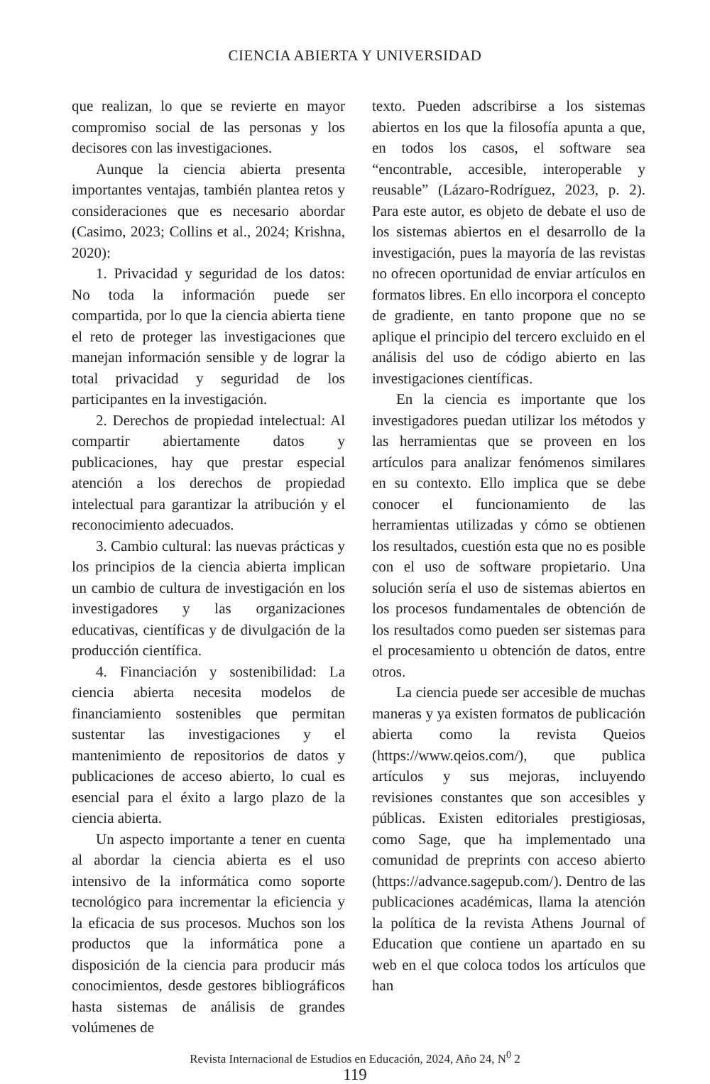CIENCIA ABIERTA Y UNIVERSIDAD
que realizan, lo que se revierte en mayor compromiso social de las personas y los decisores con las investigaciones.
Aunque la ciencia abierta presenta importantes ventajas, también plantea retos y consideraciones que es necesario abordar (Casimo, 2023; Collins et al., 2024; Krishna, 2020):
1. Privacidad y seguridad de los datos: No toda la información puede ser compartida, por lo que la ciencia abierta tiene el reto de proteger las investigaciones que manejan información sensible y de lograr la total privacidad y seguridad de los participantes en la investigación.
2. Derechos de propiedad intelectual: Al compartir abiertamente datos y publicaciones, hay que prestar especial atención a los derechos de propiedad intelectual para garantizar la atribución y el reconocimiento adecuados.
3. Cambio cultural: las nuevas prácticas y los principios de la ciencia abierta implican un cambio de cultura de investigación en los investigadores y las organizaciones educativas, científicas y de divulgación de la producción científica.
4. Financiación y sostenibilidad: La ciencia abierta necesita modelos de financiamiento sostenibles que permitan sustentar las investigaciones y el mantenimiento de repositorios de datos y publicaciones de acceso abierto, lo cual es esencial para el éxito a largo plazo de la ciencia abierta.
Un aspecto importante a tener en cuenta al abordar la ciencia abierta es el uso intensivo de la informática como soporte tecnológico para incrementar la eficiencia y la eficacia de sus procesos. Muchos son los productos que la informática pone a disposición de la ciencia para producir más conocimientos, desde gestores bibliográficos hasta sistemas de análisis de grandes volúmenes de
texto. Pueden adscribirse a los sistemas abiertos en los que la filosofía apunta a que, en todos los casos, el software sea “encontrable, accesible, interoperable y reusable” (Lázaro-Rodríguez, 2023, p. 2). Para este autor, es objeto de debate el uso de los sistemas abiertos en el desarrollo de la investigación, pues la mayoría de las revistas no ofrecen oportunidad de enviar artículos en formatos libres. En ello incorpora el concepto de gradiente, en tanto propone que no se aplique el principio del tercero excluido en el análisis del uso de código abierto en las investigaciones científicas.
En la ciencia es importante que los investigadores puedan utilizar los métodos y las herramientas que se proveen en los artículos para analizar fenómenos similares en su contexto. Ello implica que se debe conocer el funcionamiento de las herramientas utilizadas y cómo se obtienen los resultados, cuestión esta que no es posible con el uso de software propietario. Una solución sería el uso de sistemas abiertos en los procesos fundamentales de obtención de los resultados como pueden ser sistemas para el procesamiento u obtención de datos, entre otros.
La ciencia puede ser accesible de muchas maneras y ya existen formatos de publicación abierta como la revista Queios (https://www.qeios.com/), que publica artículos y sus mejoras, incluyendo revisiones constantes que son accesibles y públicas. Existen editoriales prestigiosas, como Sage, que ha implementado una comunidad de preprints con acceso abierto (https://advance.sagepub.com/). Dentro de las publicaciones académicas, llama la atención la política de la revista Athens Journal of Education que contiene un apartado en su web en el que coloca todos los artículos que han
Revista Internacional de Estudios en Educación, 2024, Año 24, N<sup>0</sup> 2
119